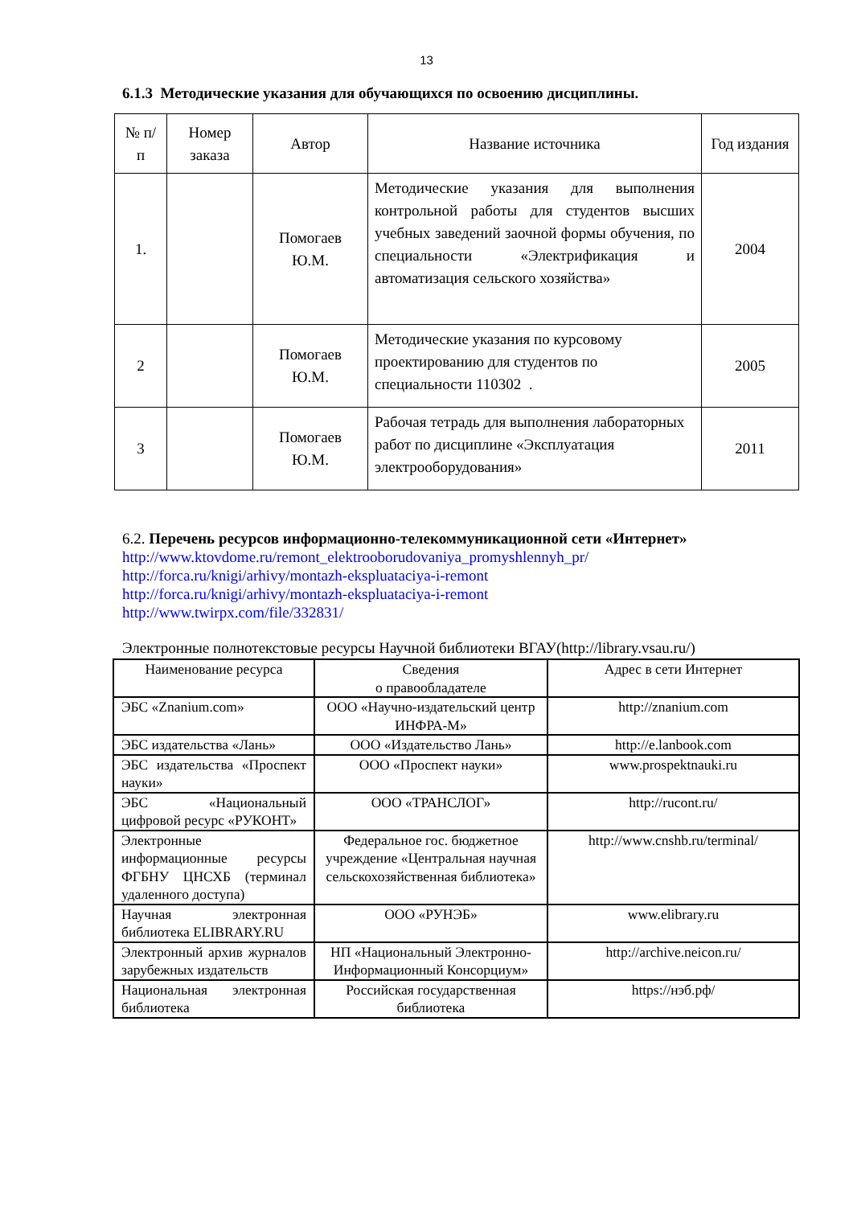13
6.1.3 Методические указания для обучающихся по освоению дисциплины.
| № п/п | Номер заказа | Автор | Название источника | Год издания |
| --- | --- | --- | --- | --- |
| 1. | | Помогаев Ю.М. | Методические указания для выполнения контрольной работы для студентов высших учебных заведений заочной формы обучения, по специальности «Электрификация и автоматизация сельского хозяйства» | 2004 |
| 2 | | Помогаев Ю.М. | Методические указания по курсовому проектированию для студентов по специальности 110302 . | 2005 |
| 3 | | Помогаев Ю.М. | Рабочая тетрадь для выполнения лабораторных работ по дисциплине «Эксплуатация электрооборудования» | 2011 |
6.2. Перечень ресурсов информационно-телекоммуникационной сети «Интернет»
http://www.ktovdome.ru/remont_elektrooborudovaniya_promyshlennyh_pr/
http://forca.ru/knigi/arhivy/montazh-ekspluataciya-i-remont
http://forca.ru/knigi/arhivy/montazh-ekspluataciya-i-remont
http://www.twirpx.com/file/332831/
Электронные полнотекстовые ресурсы Научной библиотеки ВГАУ(http://library.vsau.ru/)
| Наименование ресурса | Сведения о правообладателе | Адрес в сети Интернет |
| ЭБС «Znanium.com» | ООО «Научно-издательский центр ИНФРА-М» | http://znanium.com |
| ЭБС издательства «Лань» | ООО «Издательство Лань» | http://e.lanbook.com |
| ЭБС издательства «Проспект науки» | ООО «Проспект науки» | www.prospektnauki.ru |
| ЭБС «Национальный цифровой ресурс «РУКОНТ» | ООО «ТРАНСЛОГ» | http://rucont.ru/ |
| Электронные информационные ресурсы ФГБНУ ЦНСХБ (терминал удаленного доступа) | Федеральное гос. бюджетное учреждение «Центральная научная сельскохозяйственная библиотека» | http://www.cnshb.ru/terminal/ |
| Научная электронная библиотека ELIBRARY.RU | ООО «РУНЭБ» | www.elibrary.ru |
| Электронный архив журналов зарубежных издательств | НП «Национальный Электронно-Информационный Консорциум» | http://archive.neicon.ru/ |
| Национальная электронная библиотека | Российская государственная библиотека | https://нэб.рф/ |